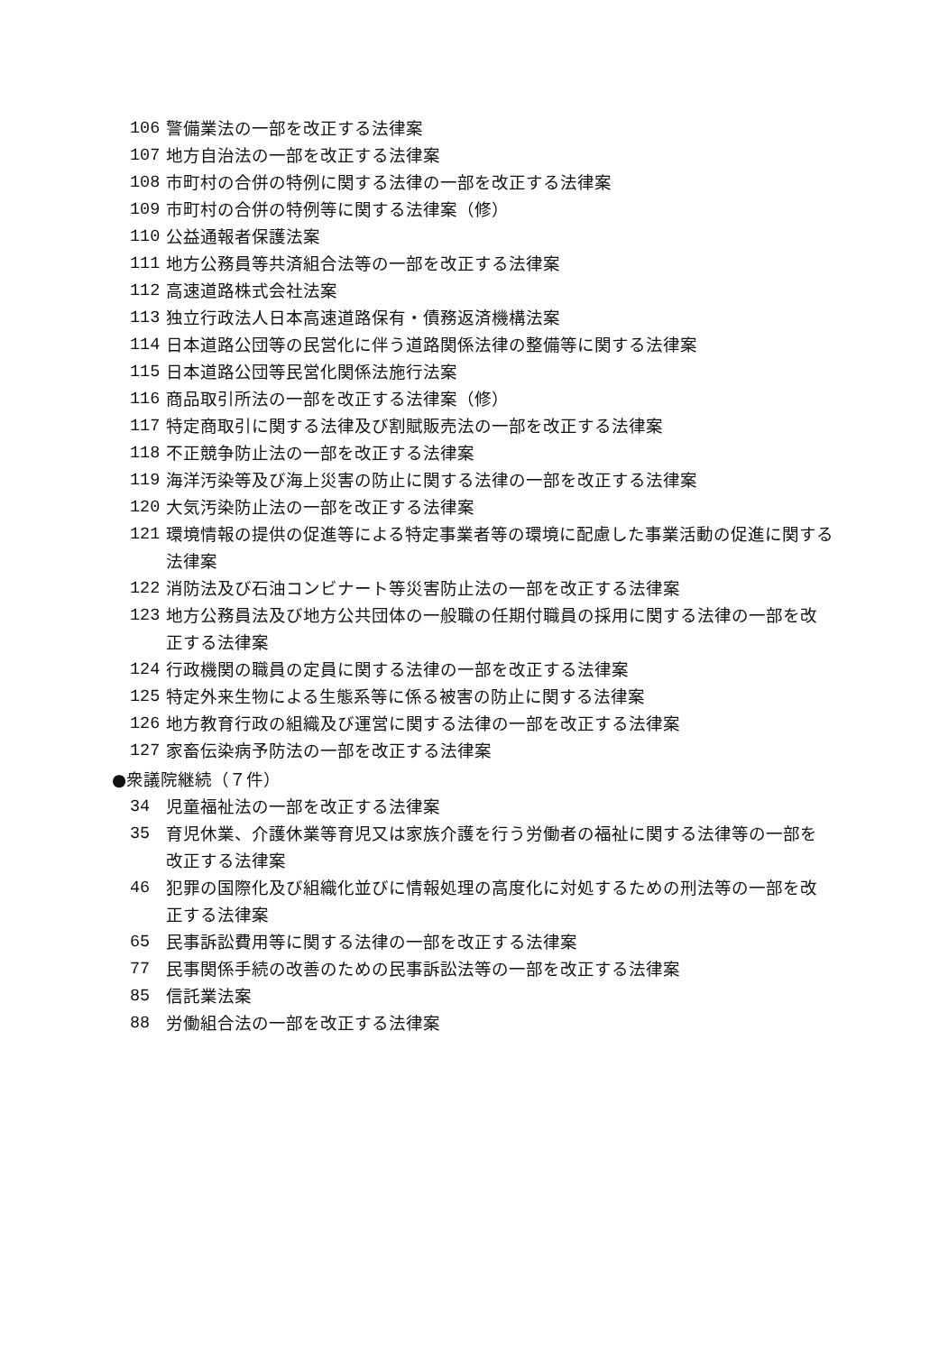106 警備業法の一部を改正する法律案
107 地方自治法の一部を改正する法律案
108 市町村の合併の特例に関する法律の一部を改正する法律案
109 市町村の合併の特例等に関する法律案（修）
110 公益通報者保護法案
111 地方公務員等共済組合法等の一部を改正する法律案
112 高速道路株式会社法案
113 独立行政法人日本高速道路保有・債務返済機構法案
114 日本道路公団等の民営化に伴う道路関係法律の整備等に関する法律案
115 日本道路公団等民営化関係法施行法案
116 商品取引所法の一部を改正する法律案（修）
117 特定商取引に関する法律及び割賦販売法の一部を改正する法律案
118 不正競争防止法の一部を改正する法律案
119 海洋汚染等及び海上災害の防止に関する法律の一部を改正する法律案
120 大気汚染防止法の一部を改正する法律案
121 環境情報の提供の促進等による特定事業者等の環境に配慮した事業活動の促進に関する法律案
122 消防法及び石油コンビナート等災害防止法の一部を改正する法律案
123 地方公務員法及び地方公共団体の一般職の任期付職員の採用に関する法律の一部を改正する法律案
124 行政機関の職員の定員に関する法律の一部を改正する法律案
125 特定外来生物による生態系等に係る被害の防止に関する法律案
126 地方教育行政の組織及び運営に関する法律の一部を改正する法律案
127 家畜伝染病予防法の一部を改正する法律案
●衆議院継続（７件）
34 児童福祉法の一部を改正する法律案
35 育児休業、介護休業等育児又は家族介護を行う労働者の福祉に関する法律等の一部を改正する法律案
46 犯罪の国際化及び組織化並びに情報処理の高度化に対処するための刑法等の一部を改正する法律案
65 民事訴訟費用等に関する法律の一部を改正する法律案
77 民事関係手続の改善のための民事訴訟法等の一部を改正する法律案
85 信託業法案
88 労働組合法の一部を改正する法律案